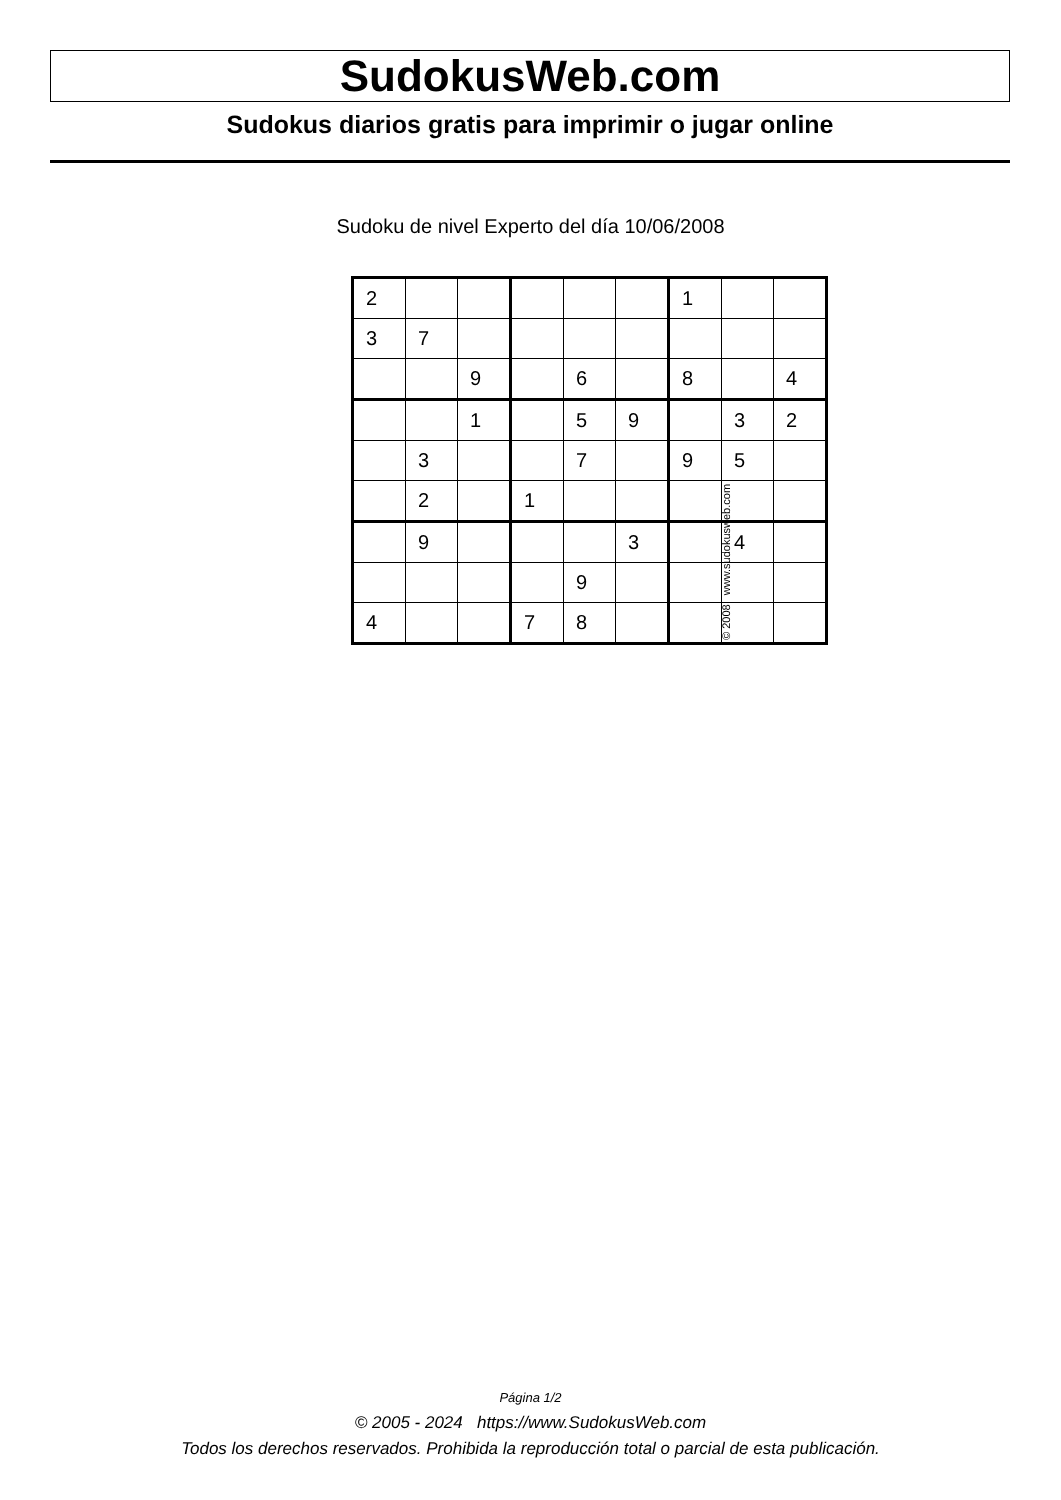SudokusWeb.com
Sudokus diarios gratis para imprimir o jugar online
Sudoku de nivel Experto del día 10/06/2008
| 2 | | | | | | 1 | | |
| 3 | 7 | | | | | | | |
| | | 9 | | 6 | | 8 | | 4 |
| | | 1 | | 5 | 9 | | 3 | 2 |
| | 3 | | | 7 | | 9 | 5 | |
| | 2 | | 1 | | | | | |
| | 9 | | | | 3 | | 4 | |
| | | | | 9 | | | | |
| 4 | | | 7 | 8 | | | | |
© 2008 www.sudokusweb.com
Página 1/2
© 2005 - 2024 https://www.SudokusWeb.com
Todos los derechos reservados. Prohibida la reproducción total o parcial de esta publicación.